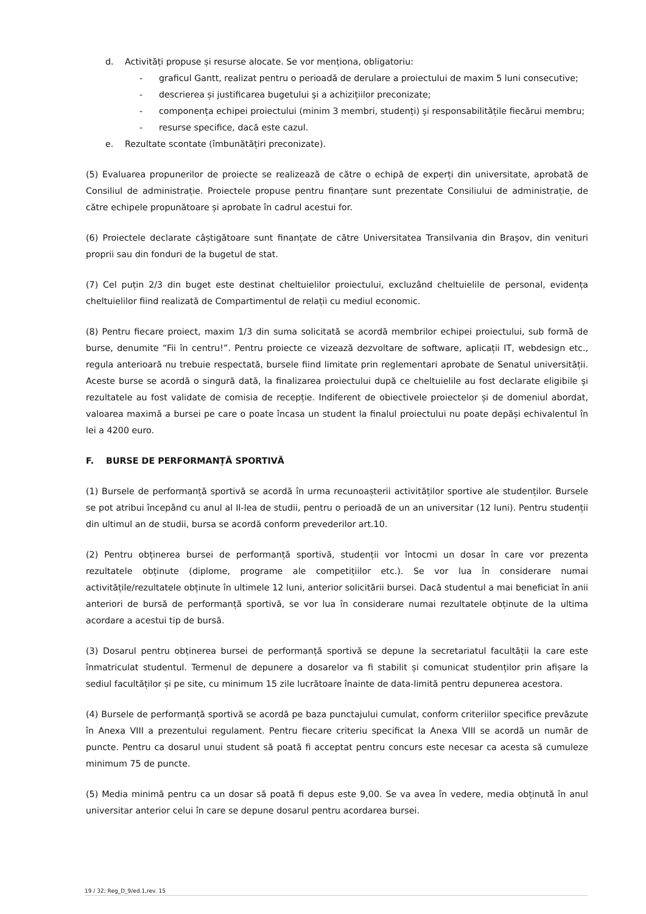d. Activități propuse și resurse alocate. Se vor menționa, obligatoriu:
- graficul Gantt, realizat pentru o perioadă de derulare a proiectului de maxim 5 luni consecutive;
- descrierea și justificarea bugetului şi a achizițiilor preconizate;
- componența echipei proiectului (minim 3 membri, studenți) şi responsabilitățile fiecărui membru;
- resurse specifice, dacă este cazul.
e. Rezultate scontate (îmbunătățiri preconizate).
(5) Evaluarea propunerilor de proiecte se realizează de către o echipă de experți din universitate, aprobată de Consiliul de administrație. Proiectele propuse pentru finanțare sunt prezentate Consiliului de administrație, de către echipele propunătoare și aprobate în cadrul acestui for.
(6) Proiectele declarate câștigătoare sunt finanțate de către Universitatea Transilvania din Braşov, din venituri proprii sau din fonduri de la bugetul de stat.
(7) Cel puțin 2/3 din buget este destinat cheltuielilor proiectului, excluzând cheltuielile de personal, evidența cheltuielilor fiind realizată de Compartimentul de relații cu mediul economic.
(8) Pentru fiecare proiect, maxim 1/3 din suma solicitată se acordă membrilor echipei proiectului, sub formă de burse, denumite “Fii în centru!”. Pentru proiecte ce vizează dezvoltare de software, aplicații IT, webdesign etc., regula anterioară nu trebuie respectată, bursele fiind limitate prin reglementari aprobate de Senatul universității. Aceste burse se acordă o singură dată, la finalizarea proiectului după ce cheltuielile au fost declarate eligibile şi rezultatele au fost validate de comisia de recepție. Indiferent de obiectivele proiectelor și de domeniul abordat, valoarea maximă a bursei pe care o poate încasa un student la finalul proiectului nu poate depăși echivalentul în lei a 4200 euro.
F. BURSE DE PERFORMANȚĂ SPORTIVĂ
(1) Bursele de performanță sportivă se acordă în urma recunoașterii activităților sportive ale studenților. Bursele se pot atribui începând cu anul al II-lea de studii, pentru o perioadă de un an universitar (12 luni). Pentru studenții din ultimul an de studii, bursa se acordă conform prevederilor art.10.
(2) Pentru obținerea bursei de performanță sportivă, studenții vor întocmi un dosar în care vor prezenta rezultatele obținute (diplome, programe ale competițiilor etc.). Se vor lua în considerare numai activitățile/rezultatele obținute în ultimele 12 luni, anterior solicitării bursei. Dacă studentul a mai beneficiat în anii anteriori de bursă de performanță sportivă, se vor lua în considerare numai rezultatele obținute de la ultima acordare a acestui tip de bursă.
(3) Dosarul pentru obținerea bursei de performanță sportivă se depune la secretariatul facultății la care este înmatriculat studentul. Termenul de depunere a dosarelor va fi stabilit și comunicat studenților prin afișare la sediul facultăților și pe site, cu minimum 15 zile lucrătoare înainte de data-limită pentru depunerea acestora.
(4) Bursele de performanță sportivă se acordă pe baza punctajului cumulat, conform criteriilor specifice prevăzute în Anexa VIII a prezentului regulament. Pentru fiecare criteriu specificat la Anexa VIII se acordă un număr de puncte. Pentru ca dosarul unui student să poată fi acceptat pentru concurs este necesar ca acesta să cumuleze minimum 75 de puncte.
(5) Media minimă pentru ca un dosar să poată fi depus este 9,00. Se va avea în vedere, media obținută în anul universitar anterior celui în care se depune dosarul pentru acordarea bursei.
19 / 32; Reg_D_9/ed.1,rev. 15